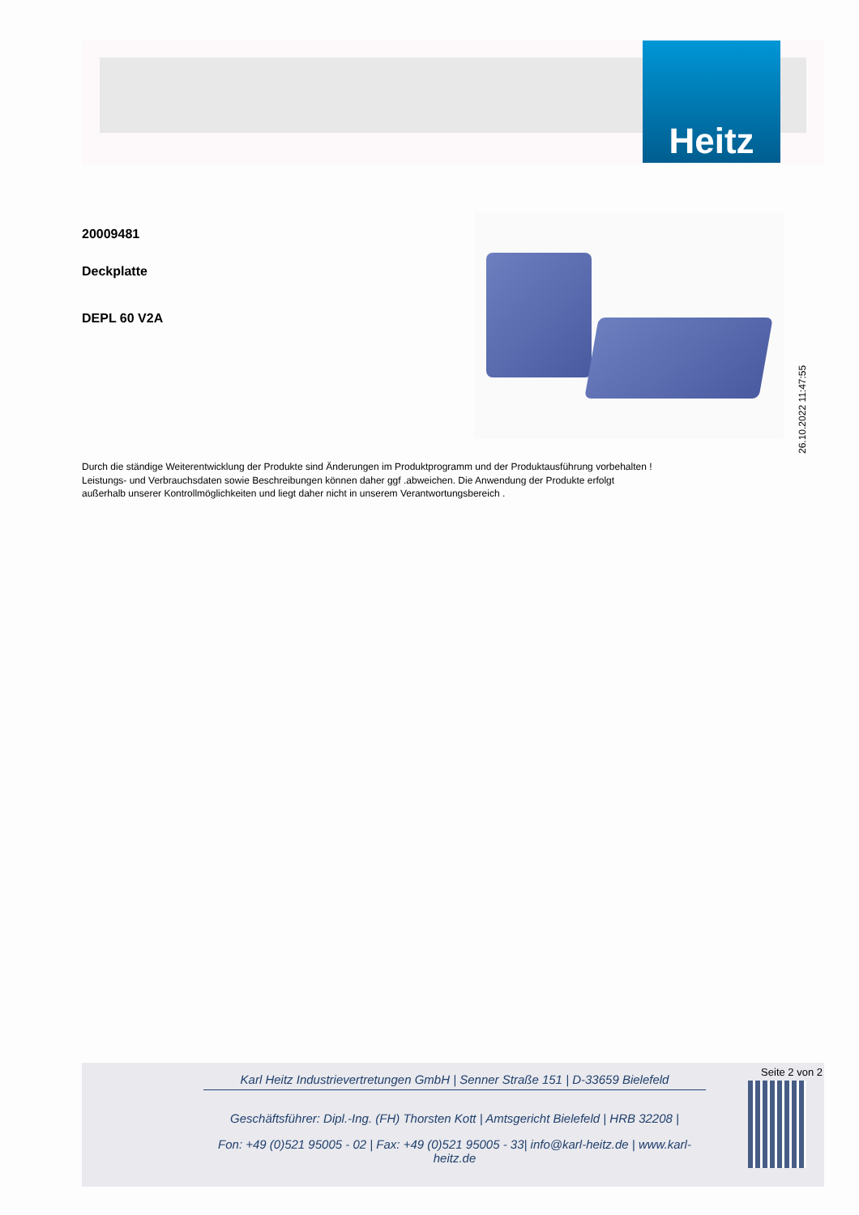Heitz
20009481
Deckplatte
DEPL 60 V2A
26.10.2022 11:47:55
Durch die ständige Weiterentwicklung der Produkte sind Änderungen im Produktprogramm und der Produktausführung vorbehalten !
Leistungs- und Verbrauchsdaten sowie Beschreibungen können daher ggf .abweichen. Die Anwendung der Produkte erfolgt
außerhalb unserer Kontrollmöglichkeiten und liegt daher nicht in unserem Verantwortungsbereich .
Seite 2 von 2
Karl Heitz Industrievertretungen GmbH | Senner Straße 151 | D-33659 Bielefeld
Geschäftsführer: Dipl.-Ing. (FH) Thorsten Kott | Amtsgericht Bielefeld | HRB 32208 |
Fon: +49 (0)521 95005 - 02 | Fax: +49 (0)521 95005 - 33| info@karl-heitz.de | www.karl-heitz.de